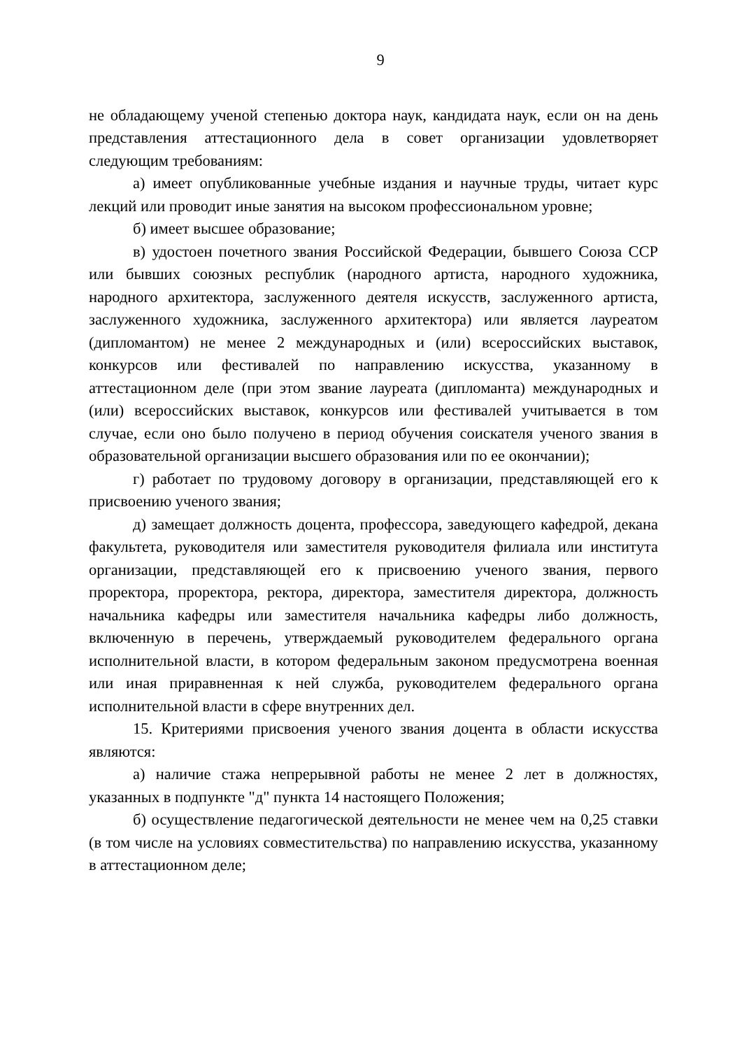9
не обладающему ученой степенью доктора наук, кандидата наук, если он на день представления аттестационного дела в совет организации удовлетворяет следующим требованиям:
а) имеет опубликованные учебные издания и научные труды, читает курс лекций или проводит иные занятия на высоком профессиональном уровне;
б) имеет высшее образование;
в) удостоен почетного звания Российской Федерации, бывшего Союза ССР или бывших союзных республик (народного артиста, народного художника, народного архитектора, заслуженного деятеля искусств, заслуженного артиста, заслуженного художника, заслуженного архитектора) или является лауреатом (дипломантом) не менее 2 международных и (или) всероссийских выставок, конкурсов или фестивалей по направлению искусства, указанному в аттестационном деле (при этом звание лауреата (дипломанта) международных и (или) всероссийских выставок, конкурсов или фестивалей учитывается в том случае, если оно было получено в период обучения соискателя ученого звания в образовательной организации высшего образования или по ее окончании);
г) работает по трудовому договору в организации, представляющей его к присвоению ученого звания;
д) замещает должность доцента, профессора, заведующего кафедрой, декана факультета, руководителя или заместителя руководителя филиала или института организации, представляющей его к присвоению ученого звания, первого проректора, проректора, ректора, директора, заместителя директора, должность начальника кафедры или заместителя начальника кафедры либо должность, включенную в перечень, утверждаемый руководителем федерального органа исполнительной власти, в котором федеральным законом предусмотрена военная или иная приравненная к ней служба, руководителем федерального органа исполнительной власти в сфере внутренних дел.
15. Критериями присвоения ученого звания доцента в области искусства являются:
а) наличие стажа непрерывной работы не менее 2 лет в должностях, указанных в подпункте "д" пункта 14 настоящего Положения;
б) осуществление педагогической деятельности не менее чем на 0,25 ставки (в том числе на условиях совместительства) по направлению искусства, указанному в аттестационном деле;